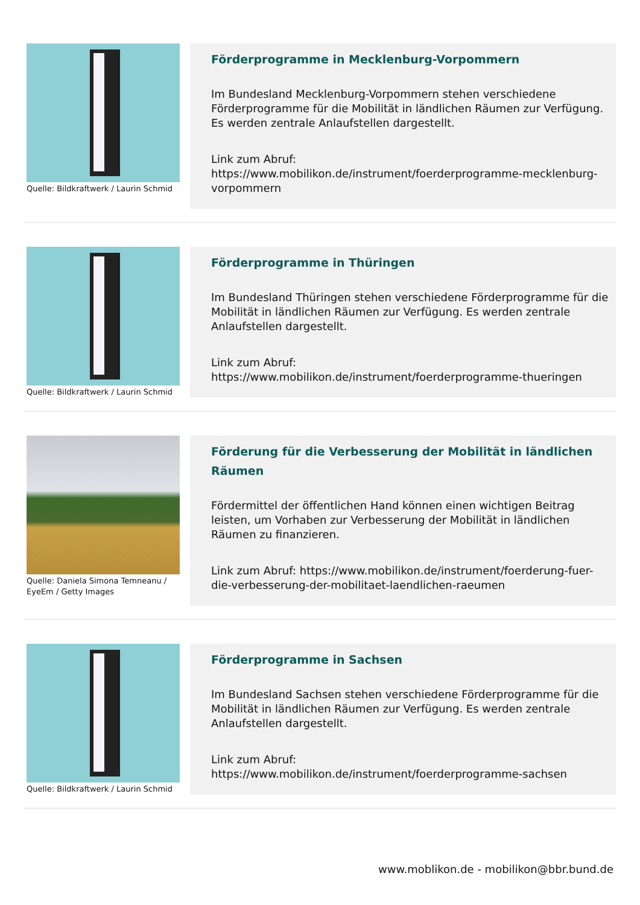Quelle: Bildkraftwerk / Laurin Schmid
Förderprogramme in Mecklenburg-Vorpommern
Im Bundesland Mecklenburg-Vorpommern stehen verschiedene Förderprogramme für die Mobilität in ländlichen Räumen zur Verfügung. Es werden zentrale Anlaufstellen dargestellt.
Link zum Abruf:
https://www.mobilikon.de/instrument/foerderprogramme-mecklenburg-vorpommern
Quelle: Bildkraftwerk / Laurin Schmid
Förderprogramme in Thüringen
Im Bundesland Thüringen stehen verschiedene Förderprogramme für die Mobilität in ländlichen Räumen zur Verfügung. Es werden zentrale Anlaufstellen dargestellt.
Link zum Abruf:
https://www.mobilikon.de/instrument/foerderprogramme-thueringen
Quelle: Daniela Simona Temneanu / EyeEm / Getty Images
Förderung für die Verbesserung der Mobilität in ländlichen Räumen
Fördermittel der öffentlichen Hand können einen wichtigen Beitrag leisten, um Vorhaben zur Verbesserung der Mobilität in ländlichen Räumen zu finanzieren.
Link zum Abruf: https://www.mobilikon.de/instrument/foerderung-fuer-die-verbesserung-der-mobilitaet-laendlichen-raeumen
Quelle: Bildkraftwerk / Laurin Schmid
Förderprogramme in Sachsen
Im Bundesland Sachsen stehen verschiedene Förderprogramme für die Mobilität in ländlichen Räumen zur Verfügung. Es werden zentrale Anlaufstellen dargestellt.
Link zum Abruf:
https://www.mobilikon.de/instrument/foerderprogramme-sachsen
www.moblikon.de - mobilikon@bbr.bund.de